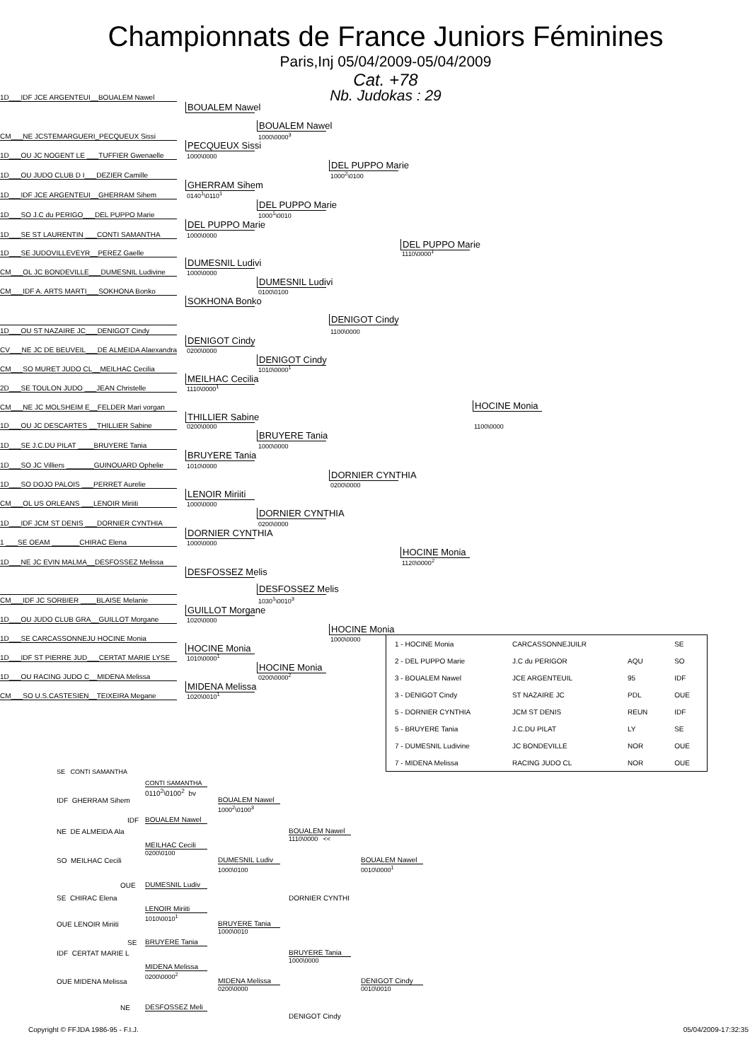Championnats de France Juniors Féminines
Paris,Inj 05/04/2009-05/04/2009
Cat. +78
Nb. Judokas : 29
1D___IDF JCE ARGENTEUI__BOUALEM Nawel
BOUALEM Nawel
BOUALEM Nawel
CM___NE JCSTEMARGUERI_PECQUEUX Sissi
1000\0000<sup>3</sup>
PECQUEUX Sissi
1D___OU JC NOGENT LE ___TUFFIER Gwenaelle
1000\0000
DEL PUPPO Marie
1D___OU JUDO CLUB D I___DEZIER Camille
1000<sup>2</sup>\0100
GHERRAM Sihem
1D___IDF JCE ARGENTEUI__GHERRAM Sihem
0140<sup>1</sup>\0110<sup>1</sup>
DEL PUPPO Marie
1D___SO J.C du PERIGO___DEL PUPPO Marie
1000<sup>1</sup>\0010
DEL PUPPO Marie
1D___SE ST LAURENTIN ___CONTI SAMANTHA
1000\0000
DEL PUPPO Marie
1D___SE JUDOVILLEVEYR__PEREZ Gaelle
1110\0000<sup>1</sup>
DUMESNIL Ludivi
CM___OL JC BONDEVILLE___DUMESNIL Ludivine
1000\0000
DUMESNIL Ludivi
CM___IDF A. ARTS MARTI___SOKHONA Bonko
0100\0100
SOKHONA Bonko
DENIGOT Cindy
1D___OU ST NAZAIRE JC___DENIGOT Cindy
1100\0000
DENIGOT Cindy
CV___NE JC DE BEUVEIL___DE ALMEIDA Alaexandra
0200\0000
DENIGOT Cindy
CM___SO MURET JUDO CL__MEILHAC Cecilia
1010\0000<sup>1</sup>
MEILHAC Cecilia
2D___SE TOULON JUDO ___JEAN Christelle
1110\0000<sup>1</sup>
CM___NE JC MOLSHEIM E__FELDER Mari vorgan
HOCINE Monia
THILLIER Sabine
1D___OU JC DESCARTES __THILLIER Sabine
0200\0000
1100\0000
BRUYERE Tania
1D___SE J.C.DU PILAT ____BRUYERE Tania
1000\0000
BRUYERE Tania
1D___SO JC Villiers _______GUINOUARD Ophelie
1010\0000
DORNIER CYNTHIA
1D___SO DOJO PALOIS ___PERRET Aurelie
0200\0000
LENOIR Miriiti
CM___OL US ORLEANS ___LENOIR Miriiti
1000\0000
DORNIER CYNTHIA
1D___IDF JCM ST DENIS ___DORNIER CYNTHIA
0200\0000
DORNIER CYNTHIA
1 ___SE OEAM _______CHIRAC Elena
1000\0000
HOCINE Monia
1D___NE JC EVIN MALMA__DESFOSSEZ Melissa
1120\0000<sup>2</sup>
DESFOSSEZ Melis
DESFOSSEZ Melis
CM___IDF JC SORBIER ____BLAISE Melanie
1030<sup>1</sup>\0010<sup>3</sup>
GUILLOT Morgane
1D___OU JUDO CLUB GRA__GUILLOT Morgane
1020\0000
HOCINE Monia
1D___SE CARCASSONNEJU HOCINE Monia
1000\0000
HOCINE Monia
1D___IDF ST PIERRE JUD___CERTAT MARIE LYSE
1010\0000<sup>1</sup>
HOCINE Monia
1D___OU RACING JUDO C__MIDENA Melissa
0200\0000<sup>2</sup>
MIDENA Melissa
CM___SO U.S.CASTESIEN__TEIXEIRA Megane
1020\0010<sup>1</sup>
| 1 - HOCINE Monia | CARCASSONNEJUILR | | SE |
| 2 - DEL PUPPO Marie | J.C du PERIGOR | AQU | SO |
| 3 - BOUALEM Nawel | JCE ARGENTEUIL | 95 | IDF |
| 3 - DENIGOT Cindy | ST NAZAIRE JC | PDL | OUE |
| 5 - DORNIER CYNTHIA | JCM ST DENIS | REUN | IDF |
| 5 - BRUYERE Tania | J.C.DU PILAT | LY | SE |
| 7 - DUMESNIL Ludivine | JC BONDEVILLE | NOR | OUE |
| 7 - MIDENA Melissa | RACING JUDO CL | NOR | OUE |
SE CONTI SAMANTHA
CONTI SAMANTHA
0110<sup>2</sup>\0100<sup>2</sup> bv
IDF GHERRAM Sihem
BOUALEM Nawel
1000<sup>2</sup>\0100<sup>3</sup>
IDF
BOUALEM Nawel
NE DE ALMEIDA Ala
BOUALEM Nawel
1110\0000 <<
MEILHAC Cecili
0200\0100
SO MEILHAC Cecili
DUMESNIL Ludiv
BOUALEM Nawel
1000\0100
0010\0000<sup>1</sup>
OUE
DUMESNIL Ludiv
SE CHIRAC Elena
DORNIER CYNTHI
LENOIR Miriiti
1010\0010<sup>1</sup>
OUE LENOIR Miriiti
BRUYERE Tania
1000\0010
SE
BRUYERE Tania
IDF CERTAT MARIE L
BRUYERE Tania
1000\0000
MIDENA Melissa
0200\0000<sup>2</sup>
OUE MIDENA Melissa
MIDENA Melissa
DENIGOT Cindy
0200\0000
0010\0010
NE
DESFOSSEZ Meli
DENIGOT Cindy
Copyright © FFJDA 1986-95 - F.I.J. 05/04/2009-17:32:35